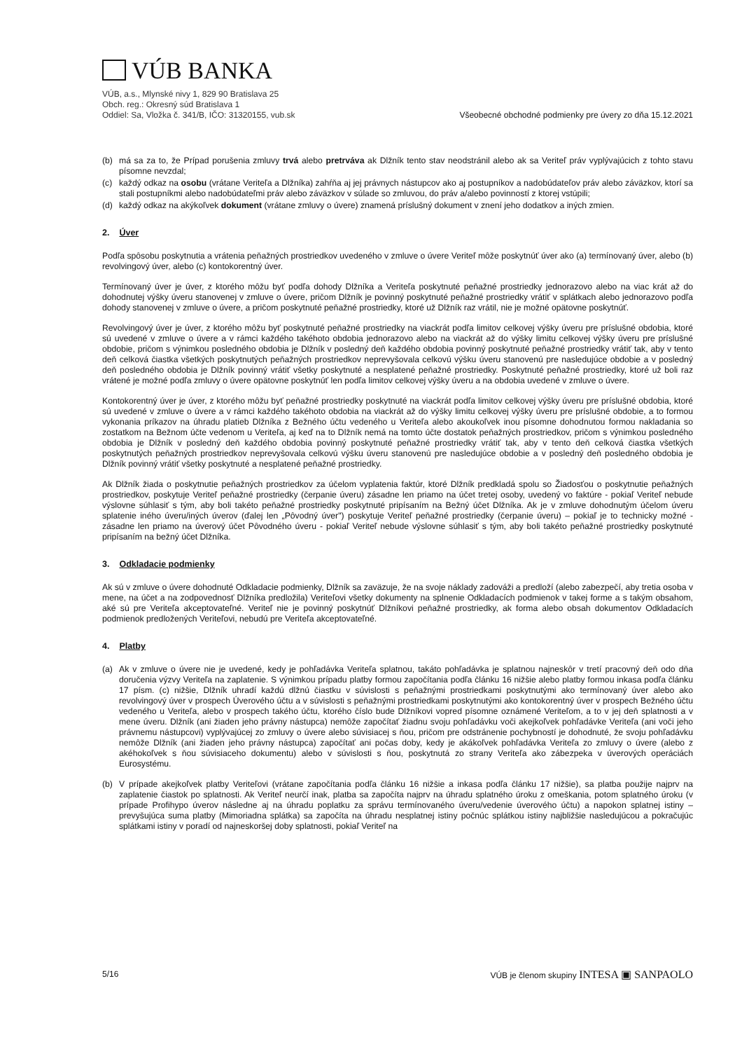VÚB BANKA
VÚB, a.s., Mlynské nivy 1, 829 90 Bratislava 25
Obch. reg.: Okresný súd Bratislava 1
Oddiel: Sa, Vložka č. 341/B, IČO: 31320155, vub.sk
Všeobecné obchodné podmienky pre úvery zo dňa 15.12.2021
(b) má sa za to, že Prípad porušenia zmluvy trvá alebo pretrváva ak Dlžník tento stav neodstránil alebo ak sa Veriteľ práv vyplývajúcich z tohto stavu písomne nevzdal;
(c) každý odkaz na osobu (vrátane Veriteľa a Dlžníka) zahŕňa aj jej právnych nástupcov ako aj postupníkov a nadobúdateľov práv alebo záväzkov, ktorí sa stali postupníkmi alebo nadobúdateľmi práv alebo záväzkov v súlade so zmluvou, do práv a/alebo povinností z ktorej vstúpili;
(d) každý odkaz na akýkoľvek dokument (vrátane zmluvy o úvere) znamená príslušný dokument v znení jeho dodatkov a iných zmien.
2. Úver
Podľa spôsobu poskytnutia a vrátenia peňažných prostriedkov uvedeného v zmluve o úvere Veriteľ môže poskytnúť úver ako (a) termínovaný úver, alebo (b) revolvingový úver, alebo (c) kontokorentný úver.
Termínovaný úver je úver, z ktorého môžu byť podľa dohody Dlžníka a Veriteľa poskytnuté peňažné prostriedky jednorazovo alebo na viac krát až do dohodnutej výšky úveru stanovenej v zmluve o úvere, pričom Dlžník je povinný poskytnuté peňažné prostriedky vrátiť v splátkach alebo jednorazovo podľa dohody stanovenej v zmluve o úvere, a pričom poskytnuté peňažné prostriedky, ktoré už Dlžník raz vrátil, nie je možné opätovne poskytnúť.
Revolvingový úver je úver, z ktorého môžu byť poskytnuté peňažné prostriedky na viackrát podľa limitov celkovej výšky úveru pre príslušné obdobia, ktoré sú uvedené v zmluve o úvere a v rámci každého takéhoto obdobia jednorazovo alebo na viackrát až do výšky limitu celkovej výšky úveru pre príslušné obdobie, pričom s výnimkou posledného obdobia je Dlžník v posledný deň každého obdobia povinný poskytnuté peňažné prostriedky vrátiť tak, aby v tento deň celková čiastka všetkých poskytnutých peňažných prostriedkov neprevyšovala celkovú výšku úveru stanovenú pre nasledujúce obdobie a v posledný deň posledného obdobia je Dlžník povinný vrátiť všetky poskytnuté a nesplatené peňažné prostriedky. Poskytnuté peňažné prostriedky, ktoré už boli raz vrátené je možné podľa zmluvy o úvere opätovne poskytnúť len podľa limitov celkovej výšky úveru a na obdobia uvedené v zmluve o úvere.
Kontokorentný úver je úver, z ktorého môžu byť peňažné prostriedky poskytnuté na viackrát podľa limitov celkovej výšky úveru pre príslušné obdobia, ktoré sú uvedené v zmluve o úvere a v rámci každého takéhoto obdobia na viackrát až do výšky limitu celkovej výšky úveru pre príslušné obdobie, a to formou vykonania príkazov na úhradu platieb Dlžníka z Bežného účtu vedeného u Veriteľa alebo akoukoľvek inou písomne dohodnutou formou nakladania so zostatkom na Bežnom účte vedenom u Veriteľa, aj keď na to Dlžník nemá na tomto účte dostatok peňažných prostriedkov, pričom s výnimkou posledného obdobia je Dlžník v posledný deň každého obdobia povinný poskytnuté peňažné prostriedky vrátiť tak, aby v tento deň celková čiastka všetkých poskytnutých peňažných prostriedkov neprevyšovala celkovú výšku úveru stanovenú pre nasledujúce obdobie a v posledný deň posledného obdobia je Dlžník povinný vrátiť všetky poskytnuté a nesplatené peňažné prostriedky.
Ak Dlžník žiada o poskytnutie peňažných prostriedkov za účelom vyplatenia faktúr, ktoré Dlžník predkladá spolu so Žiadosťou o poskytnutie peňažných prostriedkov, poskytuje Veriteľ peňažné prostriedky (čerpanie úveru) zásadne len priamo na účet tretej osoby, uvedený vo faktúre - pokiaľ Veriteľ nebude výslovne súhlasiť s tým, aby boli takéto peňažné prostriedky poskytnuté pripísaním na Bežný účet Dlžníka. Ak je v zmluve dohodnutým účelom úveru splatenie iného úveru/iných úverov (ďalej len „Pôvodný úver") poskytuje Veriteľ peňažné prostriedky (čerpanie úveru) – pokiaľ je to technicky možné - zásadne len priamo na úverový účet Pôvodného úveru - pokiaľ Veriteľ nebude výslovne súhlasiť s tým, aby boli takéto peňažné prostriedky poskytnuté pripísaním na bežný účet Dlžníka.
3. Odkladacie podmienky
Ak sú v zmluve o úvere dohodnuté Odkladacie podmienky, Dlžník sa zaväzuje, že na svoje náklady zadováži a predloží (alebo zabezpečí, aby tretia osoba v mene, na účet a na zodpovednosť Dlžníka predložila) Veriteľovi všetky dokumenty na splnenie Odkladacích podmienok v takej forme a s takým obsahom, aké sú pre Veriteľa akceptovateľné. Veriteľ nie je povinný poskytnúť Dlžníkovi peňažné prostriedky, ak forma alebo obsah dokumentov Odkladacích podmienok predložených Veriteľovi, nebudú pre Veriteľa akceptovateľné.
4. Platby
(a) Ak v zmluve o úvere nie je uvedené, kedy je pohľadávka Veriteľa splatnou, takáto pohľadávka je splatnou najneskôr v tretí pracovný deň odo dňa doručenia výzvy Veriteľa na zaplatenie. S výnimkou prípadu platby formou započítania podľa článku 16 nižšie alebo platby formou inkasa podľa článku 17 písm. (c) nižšie, Dlžník uhradí každú dlžnú čiastku v súvislosti s peňažnými prostriedkami poskytnutými ako termínovaný úver alebo ako revolvingový úver v prospech Úverového účtu a v súvislosti s peňažnými prostriedkami poskytnutými ako kontokorentný úver v prospech Bežného účtu vedeného u Veriteľa, alebo v prospech takého účtu, ktorého číslo bude Dlžníkovi vopred písomne oznámené Veriteľom, a to v jej deň splatnosti a v mene úveru. Dlžník (ani žiaden jeho právny nástupca) nemôže započítať žiadnu svoju pohľadávku voči akejkoľvek pohľadávke Veriteľa (ani voči jeho právnemu nástupcovi) vyplývajúcej zo zmluvy o úvere alebo súvisiacej s ňou, pričom pre odstránenie pochybností je dohodnuté, že svoju pohľadávku nemôže Dlžník (ani žiaden jeho právny nástupca) započítať ani počas doby, kedy je akákoľvek pohľadávka Veriteľa zo zmluvy o úvere (alebo z akéhokoľvek s ňou súvisiaceho dokumentu) alebo v súvislosti s ňou, poskytnutá zo strany Veriteľa ako zábezpeka v úverových operáciách Eurosystému.
(b) V prípade akejkoľvek platby Veriteľovi (vrátane započítania podľa článku 16 nižšie a inkasa podľa článku 17 nižšie), sa platba použije najprv na zaplatenie čiastok po splatnosti. Ak Veriteľ neurčí inak, platba sa započíta najprv na úhradu splatného úroku z omeškania, potom splatného úroku (v prípade Profihypo úverov následne aj na úhradu poplatku za správu termínovaného úveru/vedenie úverového účtu) a napokon splatnej istiny – prevyšujúca suma platby (Mimoriadna splátka) sa započíta na úhradu nesplatnej istiny počnúc splátkou istiny najbližšie nasledujúcou a pokračujúc splátkami istiny v poradí od najneskoršej doby splatnosti, pokiaľ Veriteľ na
5/16 VÚB je členom skupiny INTESA ▣ SANPAOLO